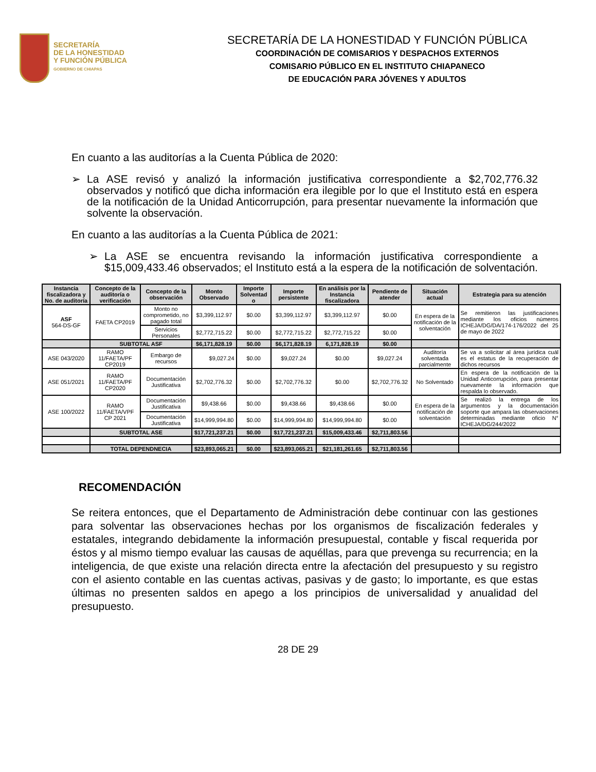SECRETARÍA
DE LA HONESTIDAD
Y FUNCIÓN PÚBLICA
GOBIERNO DE CHIAPAS
SECRETARÍA DE LA HONESTIDAD Y FUNCIÓN PÚBLICA
COORDINACIÓN DE COMISARIOS Y DESPACHOS EXTERNOS
COMISARIO PÚBLICO EN EL INSTITUTO CHIAPANECO
DE EDUCACIÓN PARA JÓVENES Y ADULTOS
En cuanto a las auditorías a la Cuenta Pública de 2020:
➢ La ASE revisó y analizó la información justificativa correspondiente a $2,702,776.32 observados y notificó que dicha información era ilegible por lo que el Instituto está en espera de la notificación de la Unidad Anticorrupción, para presentar nuevamente la información que solvente la observación.
En cuanto a las auditorías a la Cuenta Pública de 2021:
➢ La ASE se encuentra revisando la información justificativa correspondiente a $15,009,433.46 observados; el Instituto está a la espera de la notificación de solventación.
| Instancia fiscalizadora y No. de auditoría | Concepto de la auditoría o verificación | Concepto de la observación | Monto Observado | Importe Solventad o | Importe persistente | En análisis por la Instancia fiscalizadora | Pendiente de atender | Situación actual | Estrategia para su atención |
| --- | --- | --- | --- | --- | --- | --- | --- | --- | --- |
| ASF 564-DS-GF | FAETA CP2019 | Monto no comprometido, no pagado total | $3,399,112.97 | $0.00 | $3,399,112.97 | $3,399,112.97 | $0.00 | En espera de la notificación de la solventación | Se remitieron las justificaciones mediante los oficios números ICHEJA/DG/DA/174-176/2022 del 25 de mayo de 2022 |
| | | Servicios Personales | $2,772,715.22 | $0.00 | $2,772,715.22 | $2,772,715.22 | $0.00 | | |
| | SUBTOTAL ASF | | $6,171,828.19 | $0.00 | $6,171,828.19 | 6,171,828.19 | $0.00 | | |
| ASE 043/2020 | RAMO 11/FAETA/PF CP2019 | Embargo de recursos | $9,027.24 | $0.00 | $9,027.24 | $0.00 | $9,027.24 | Auditoría solventada parcialmente | Se va a solicitar al área jurídica cuál es el estatus de la recuperación de dichos recursos |
| ASE 051/2021 | RAMO 11/FAETA/PF CP2020 | Documentación Justificativa | $2,702,776.32 | $0.00 | $2,702,776.32 | $0.00 | $2,702,776.32 | No Solventado | En espera de la notificación de la Unidad Anticorrupción, para presentar nuevamente la información que respalda lo observado. |
| ASE 100/2022 | RAMO 11/FAETA/VPF CP 2021 | Documentación Justificativa | $9,438.66 | $0.00 | $9,438.66 | $9,438.66 | $0.00 | En espera de la notificación de solventación | Se realizó la entrega de los argumentos y la documentación soporte que ampara las observaciones determinadas mediante oficio N° ICHEJA/DG/244/2022 |
| | | Documentación Justificativa | $14,999,994.80 | $0.00 | $14,999,994.80 | $14,999,994.80 | $0.00 | | |
| | SUBTOTAL ASE | | $17,721,237.21 | $0.00 | $17,721,237.21 | $15,009,433.46 | $2,711,803.56 | | |
| | TOTAL DEPENDNECIA | | $23,893,065.21 | $0.00 | $23,893,065.21 | $21,181,261.65 | $2,711,803.56 | | |
RECOMENDACIÓN
Se reitera entonces, que el Departamento de Administración debe continuar con las gestiones para solventar las observaciones hechas por los organismos de fiscalización federales y estatales, integrando debidamente la información presupuestal, contable y fiscal requerida por éstos y al mismo tiempo evaluar las causas de aquéllas, para que prevenga su recurrencia; en la inteligencia, de que existe una relación directa entre la afectación del presupuesto y su registro con el asiento contable en las cuentas activas, pasivas y de gasto; lo importante, es que estas últimas no presenten saldos en apego a los principios de universalidad y anualidad del presupuesto.
28 DE 29